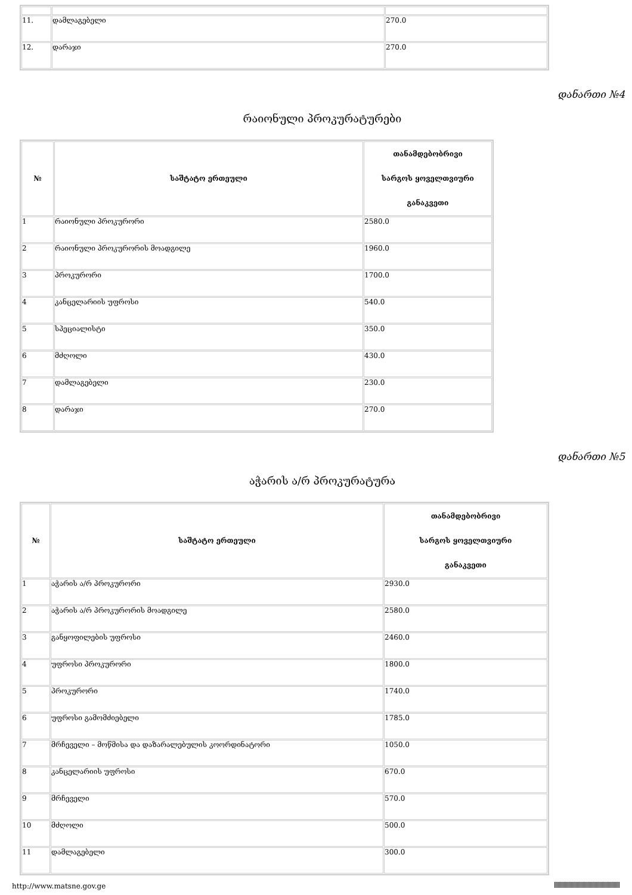| 11. | დამლაგებელი | 270.0 |
| 12. | დარაჯი | 270.0 |
დანართი №4
რაიონული პროკურატურები
| № | საშტატო ერთეული | თანამდებობრივი სარგოს ყოველთვიური განაკვეთი |
| --- | --- | --- |
| 1 | რაიონული პროკურორი | 2580.0 |
| 2 | რაიონული პროკურორის მოადგილე | 1960.0 |
| 3 | პროკურორი | 1700.0 |
| 4 | კანცელარიის უფროსი | 540.0 |
| 5 | სპეციალისტი | 350.0 |
| 6 | მძღოლი | 430.0 |
| 7 | დამლაგებელი | 230.0 |
| 8 | დარაჯი | 270.0 |
დანართი №5
აჭარის ა/რ პროკურატურა
| № | საშტატო ერთეული | თანამდებობრივი სარგოს ყოველთვიური განაკვეთი |
| --- | --- | --- |
| 1 | აჭარის ა/რ პროკურორი | 2930.0 |
| 2 | აჭარის ა/რ პროკურორის მოადგილე | 2580.0 |
| 3 | განყოფილების უფროსი | 2460.0 |
| 4 | უფროსი პროკურორი | 1800.0 |
| 5 | პროკურორი | 1740.0 |
| 6 | უფროსი გამომძიებელი | 1785.0 |
| 7 | მრჩეველი – მოწმისა და დაზარალებულის კოორდინატორი | 1050.0 |
| 8 | კანცელარიის უფროსი | 670.0 |
| 9 | მრჩეველი | 570.0 |
| 10 | მძღოლი | 500.0 |
| 11 | დამლაგებელი | 300.0 |
http://www.matsne.gov.ge